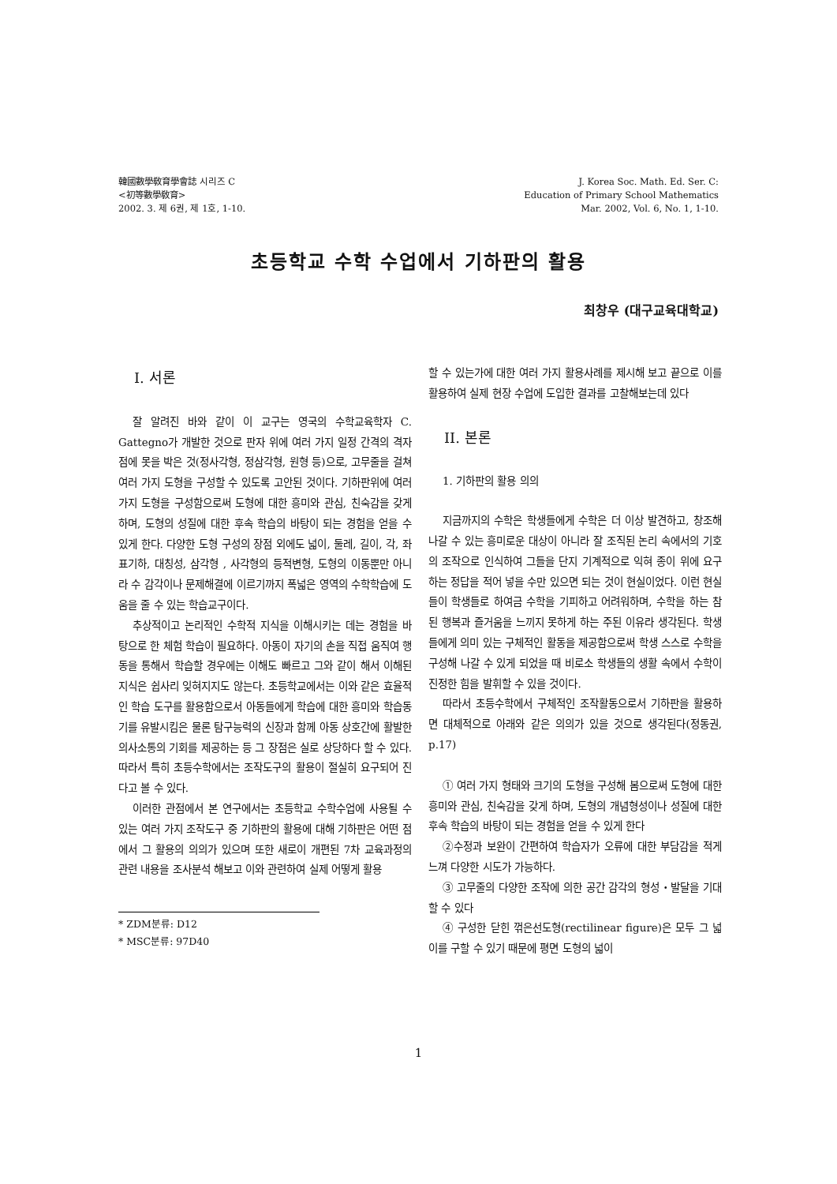韓國數學敎育學會誌 시리즈 C
<初等數學敎育>
2002. 3. 제 6권, 제 1호, 1-10.
J. Korea Soc. Math. Ed. Ser. C:
Education of Primary School Mathematics
Mar. 2002, Vol. 6, No. 1, 1-10.
초등학교 수학 수업에서 기하판의 활용
최창우 (대구교육대학교)
I. 서론
잘 알려진 바와 같이 이 교구는 영국의 수학교육학자 C. Gattegno가 개발한 것으로 판자 위에 여러 가지 일정 간격의 격자 점에 못을 박은 것(정사각형, 정삼각형, 원형 등)으로, 고무줄을 걸쳐 여러 가지 도형을 구성할 수 있도록 고안된 것이다. 기하판위에 여러 가지 도형을 구성함으로써 도형에 대한 흥미와 관심, 친숙감을 갖게 하며, 도형의 성질에 대한 후속 학습의 바탕이 되는 경험을 얻을 수 있게 한다. 다양한 도형 구성의 장점 외에도 넓이, 둘레, 길이, 각, 좌표기하, 대칭성, 삼각형 , 사각형의 등적변형, 도형의 이동뿐만 아니라 수 감각이나 문제해결에 이르기까지 폭넓은 영역의 수학학습에 도움을 줄 수 있는 학습교구이다.
추상적이고 논리적인 수학적 지식을 이해시키는 데는 경험을 바탕으로 한 체험 학습이 필요하다. 아동이 자기의 손을 직접 움직여 행동을 통해서 학습할 경우에는 이해도 빠르고 그와 같이 해서 이해된 지식은 쉽사리 잊혀지지도 않는다. 초등학교에서는 이와 같은 효율적인 학습 도구를 활용함으로서 아동들에게 학습에 대한 흥미와 학습동기를 유발시킴은 물론 탐구능력의 신장과 함께 아동 상호간에 활발한 의사소통의 기회를 제공하는 등 그 장점은 실로 상당하다 할 수 있다. 따라서 특히 초등수학에서는 조작도구의 활용이 절실히 요구되어 진다고 볼 수 있다.
이러한 관점에서 본 연구에서는 초등학교 수학수업에 사용될 수 있는 여러 가지 조작도구 중 기하판의 활용에 대해 기하판은 어떤 점에서 그 활용의 의의가 있으며 또한 새로이 개편된 7차 교육과정의 관련 내용을 조사분석 해보고 이와 관련하여 실제 어떻게 활용
* ZDM분류: D12
* MSC분류: 97D40
할 수 있는가에 대한 여러 가지 활용사례를 제시해 보고 끝으로 이를 활용하여 실제 현장 수업에 도입한 결과를 고찰해보는데 있다
II. 본론
1. 기하판의 활용 의의
지금까지의 수학은 학생들에게 수학은 더 이상 발견하고, 창조해 나갈 수 있는 흥미로운 대상이 아니라 잘 조직된 논리 속에서의 기호의 조작으로 인식하여 그들을 단지 기계적으로 익혀 종이 위에 요구하는 정답을 적어 넣을 수만 있으면 되는 것이 현실이었다. 이런 현실들이 학생들로 하여금 수학을 기피하고 어려워하며, 수학을 하는 참된 행복과 즐거움을 느끼지 못하게 하는 주된 이유라 생각된다. 학생들에게 의미 있는 구체적인 활동을 제공함으로써 학생 스스로 수학을 구성해 나갈 수 있게 되었을 때 비로소 학생들의 생활 속에서 수학이 진정한 힘을 발휘할 수 있을 것이다.
따라서 초등수학에서 구체적인 조작활동으로서 기하판을 활용하면 대체적으로 아래와 같은 의의가 있을 것으로 생각된다(정동권, p.17)
① 여러 가지 형태와 크기의 도형을 구성해 봄으로써 도형에 대한 흥미와 관심, 친숙감을 갖게 하며, 도형의 개념형성이나 성질에 대한 후속 학습의 바탕이 되는 경험을 얻을 수 있게 한다
②수정과 보완이 간편하여 학습자가 오류에 대한 부담감을 적게 느껴 다양한 시도가 가능하다.
③ 고무줄의 다양한 조작에 의한 공간 감각의 형성・발달을 기대할 수 있다
④ 구성한 닫힌 꺾은선도형(rectilinear figure)은 모두 그 넓이를 구할 수 있기 때문에 평면 도형의 넓이
1